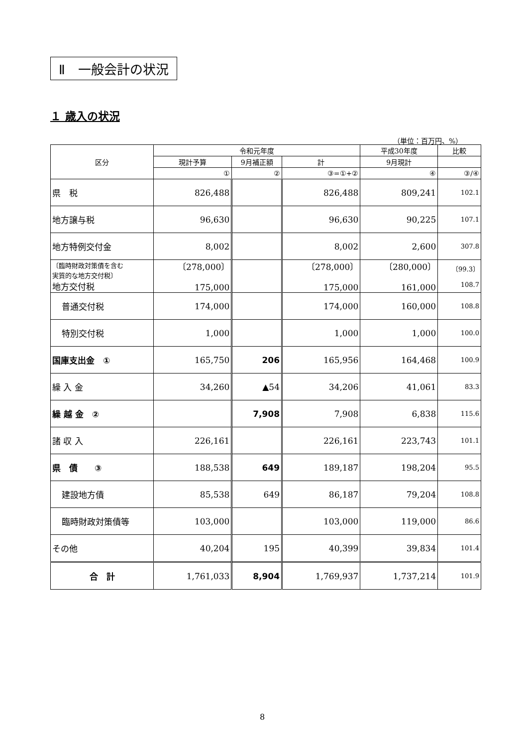Ⅱ　一般会計の状況
１ 歳入の状況
（単位：百万円、%）
| 区分 | 令和元年度 | | | 平成30年度 | 比較 |
| --- | --- | --- | --- | --- | --- |
| | 現計予算 | 9月補正額 | 計 | 9月現計 | |
| | ① | ② | ③=①+② | ④ | ③/④ |
| 県 税 | 826,488 | | 826,488 | 809,241 | 102.1 |
| 地方譲与税 | 96,630 | | 96,630 | 90,225 | 107.1 |
| 地方特例交付金 | 8,002 | | 8,002 | 2,600 | 307.8 |
| 〔臨時財政対策債を含む 実質的な地方交付税〕 地方交付税 | 〔278,000〕 175,000 | | 〔278,000〕 175,000 | 〔280,000〕 161,000 | 〔99.3〕 108.7 |
| 普通交付税 | 174,000 | | 174,000 | 160,000 | 108.8 |
| 特別交付税 | 1,000 | | 1,000 | 1,000 | 100.0 |
| 国庫支出金 ① | 165,750 | 206 | 165,956 | 164,468 | 100.9 |
| 繰 入 金 | 34,260 | ▲54 | 34,206 | 41,061 | 83.3 |
| 繰 越 金 ② | | 7,908 | 7,908 | 6,838 | 115.6 |
| 諸 収 入 | 226,161 | | 226,161 | 223,743 | 101.1 |
| 県 債 ③ | 188,538 | 649 | 189,187 | 198,204 | 95.5 |
| 建設地方債 | 85,538 | 649 | 86,187 | 79,204 | 108.8 |
| 臨時財政対策債等 | 103,000 | | 103,000 | 119,000 | 86.6 |
| その他 | 40,204 | 195 | 40,399 | 39,834 | 101.4 |
| 合 計 | 1,761,033 | 8,904 | 1,769,937 | 1,737,214 | 101.9 |
8